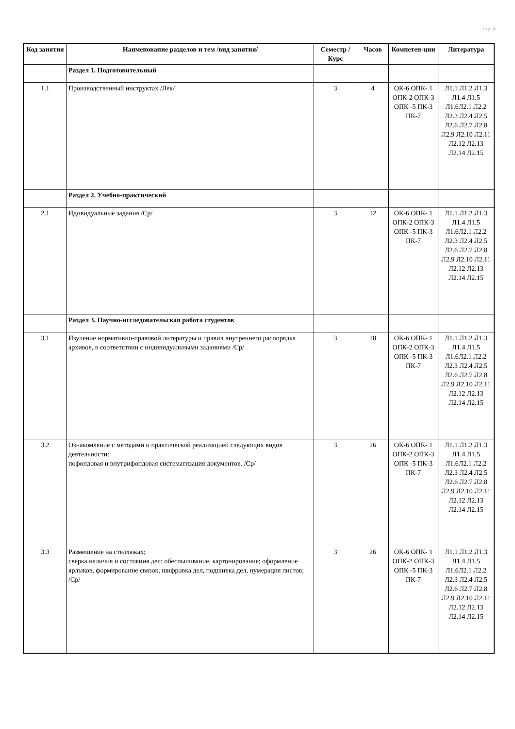стр. 4
| Код занятия | Наименование разделов и тем /вид занятия/ | Семестр / Курс | Часов | Компетен-ции | Литература |
| --- | --- | --- | --- | --- | --- |
| | Раздел 1. Подготовительный | | | | |
| 1.1 | Производственный инструктах /Лек/ | 3 | 4 | ОК-6 ОПК- 1 ОПК-2 ОПК-3 ОПК -5 ПК-3 ПК-7 | Л1.1 Л1.2 Л1.3 Л1.4 Л1.5 Л1.6Л2.1 Л2.2 Л2.3 Л2.4 Л2.5 Л2.6 Л2.7 Л2.8 Л2.9 Л2.10 Л2.11 Л2.12 Л2.13 Л2.14 Л2.15 |
| | Раздел 2. Учебно-практический | | | | |
| 2.1 | Идивидуальные задания /Ср/ | 3 | 12 | ОК-6 ОПК- 1 ОПК-2 ОПК-3 ОПК -5 ПК-3 ПК-7 | Л1.1 Л1.2 Л1.3 Л1.4 Л1.5 Л1.6Л2.1 Л2.2 Л2.3 Л2.4 Л2.5 Л2.6 Л2.7 Л2.8 Л2.9 Л2.10 Л2.11 Л2.12 Л2.13 Л2.14 Л2.15 |
| | Раздел 3. Научно-исследовательская работа студентов | | | | |
| 3.1 | Изучение нормативно-правовой литературы и правил внутреннего распорядка архивов, в соответствии с индивидуальными заданиями /Ср/ | 3 | 28 | ОК-6 ОПК- 1 ОПК-2 ОПК-3 ОПК -5 ПК-3 ПК-7 | Л1.1 Л1.2 Л1.3 Л1.4 Л1.5 Л1.6Л2.1 Л2.2 Л2.3 Л2.4 Л2.5 Л2.6 Л2.7 Л2.8 Л2.9 Л2.10 Л2.11 Л2.12 Л2.13 Л2.14 Л2.15 |
| 3.2 | Ознакомление с методами и практической реализацией следующих видов деятельности: пофондовая и внутрифондовая систематизация документов. /Ср/ | 3 | 26 | ОК-6 ОПК- 1 ОПК-2 ОПК-3 ОПК -5 ПК-3 ПК-7 | Л1.1 Л1.2 Л1.3 Л1.4 Л1.5 Л1.6Л2.1 Л2.2 Л2.3 Л2.4 Л2.5 Л2.6 Л2.7 Л2.8 Л2.9 Л2.10 Л2.11 Л2.12 Л2.13 Л2.14 Л2.15 |
| 3.3 | Размещение на стеллажах; сверка наличия и состояния дел; обеспыливание, картонирование; оформление ярлыков, формирование связок, шифровка дел, подшивка дел, нумерация листов; /Ср/ | 3 | 26 | ОК-6 ОПК- 1 ОПК-2 ОПК-3 ОПК -5 ПК-3 ПК-7 | Л1.1 Л1.2 Л1.3 Л1.4 Л1.5 Л1.6Л2.1 Л2.2 Л2.3 Л2.4 Л2.5 Л2.6 Л2.7 Л2.8 Л2.9 Л2.10 Л2.11 Л2.12 Л2.13 Л2.14 Л2.15 |